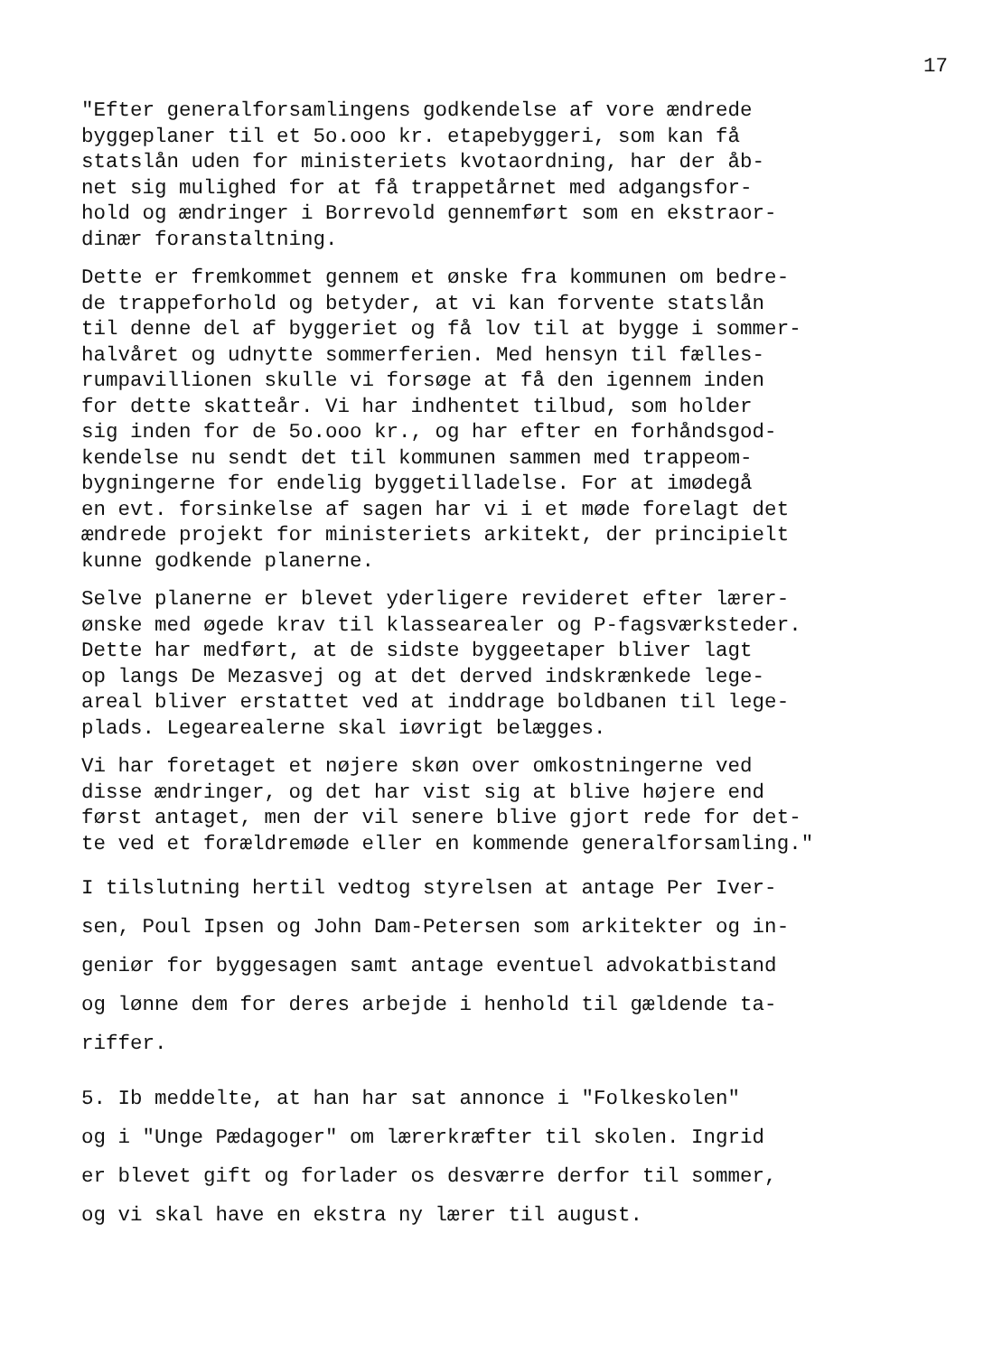17
"Efter generalforsamlingens godkendelse af vore ændrede byggeplaner til et 5o.ooo kr. etapebyggeri, som kan få statslån uden for ministeriets kvotaordning, har der åb- net sig mulighed for at få trappetårnet med adgangsfor- hold og ændringer i Borrevold gennemført som en ekstraor- dinær foranstaltning.
Dette er fremkommet gennem et ønske fra kommunen om bedre- de trappeforhold og betyder, at vi kan forvente statslån til denne del af byggeriet og få lov til at bygge i sommer- halvåret og udnytte sommerferien. Med hensyn til fælles- rumpavillionen skulle vi forsøge at få den igennem inden for dette skatteår. Vi har indhentet tilbud, som holder sig inden for de 5o.ooo kr., og har efter en forhåndsgod- kendelse nu sendt det til kommunen sammen med trappeom- bygningerne for endelig byggetilladelse. For at imødegå en evt. forsinkelse af sagen har vi i et møde forelagt det ændrede projekt for ministeriets arkitekt, der principielt kunne godkende planerne.
Selve planerne er blevet yderligere revideret efter lærer- ønske med øgede krav til klassearealer og P-fagsværksteder. Dette har medført, at de sidste byggeetaper bliver lagt op langs De Mezasvej og at det derved indskrænkede lege- areal bliver erstattet ved at inddrage boldbanen til lege- plads. Legearealerne skal iøvrigt belægges.
Vi har foretaget et nøjere skøn over omkostningerne ved disse ændringer, og det har vist sig at blive højere end først antaget, men der vil senere blive gjort rede for det- te ved et forældremøde eller en kommende generalforsamling."
I tilslutning hertil vedtog styrelsen at antage Per Iver- sen, Poul Ipsen og John Dam-Petersen som arkitekter og in- geniør for byggesagen samt antage eventuel advokatbistand og lønne dem for deres arbejde i henhold til gældende ta- riffer.
5. Ib meddelte, at han har sat annonce i "Folkeskolen" og i "Unge Pædagoger" om lærerkræfter til skolen. Ingrid er blevet gift og forlader os desværre derfor til sommer, og vi skal have en ekstra ny lærer til august.